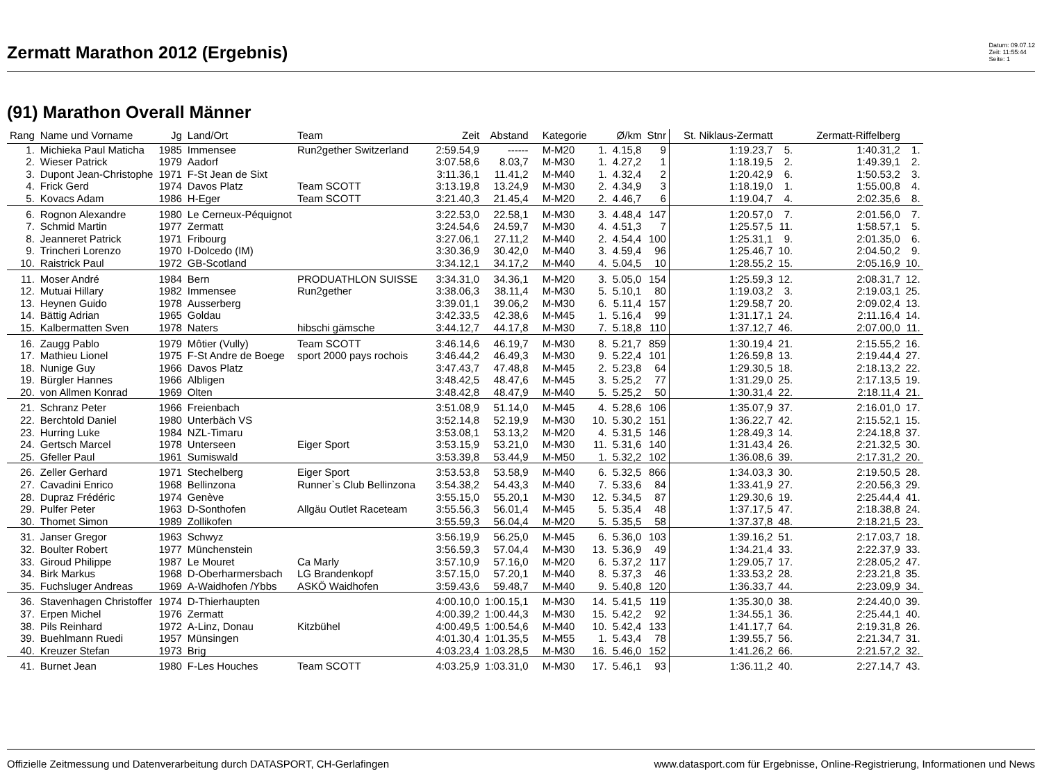Zermatt Marathon 2012 (Ergebnis)
Datum: 09.07.12
Zeit: 11:55:44
Seite: 1
(91) Marathon Overall Männer
| Rang | Name und Vorname | Jg | Land/Ort | Team | Zeit | Abstand | Kategorie | | Ø/km | Stnr | St. Niklaus-Zermatt | | Zermatt-Riffelberg | |
| --- | --- | --- | --- | --- | --- | --- | --- | --- | --- | --- | --- | --- | --- | --- |
| 1. | Michieka Paul Maticha | 1985 | Immensee | Run2gether Switzerland | 2:59.54,9 | ------ | M-M20 | 1. | 4.15,8 | 9 | 1:19.23,7 | 5. | 1:40.31,2 | 1. |
| 2. | Wieser Patrick | 1979 | Aadorf | | 3:07.58,6 | 8.03,7 | M-M30 | 1. | 4.27,2 | 1 | 1:18.19,5 | 2. | 1:49.39,1 | 2. |
| 3. | Dupont Jean-Christophe | 1971 | F-St Jean de Sixt | | 3:11.36,1 | 11.41,2 | M-M40 | 1. | 4.32,4 | 2 | 1:20.42,9 | 6. | 1:50.53,2 | 3. |
| 4. | Frick Gerd | 1974 | Davos Platz | Team SCOTT | 3:13.19,8 | 13.24,9 | M-M30 | 2. | 4.34,9 | 3 | 1:18.19,0 | 1. | 1:55.00,8 | 4. |
| 5. | Kovacs Adam | 1986 | H-Eger | Team SCOTT | 3:21.40,3 | 21.45,4 | M-M20 | 2. | 4.46,7 | 6 | 1:19.04,7 | 4. | 2:02.35,6 | 8. |
| 6. | Rognon Alexandre | 1980 | Le Cerneux-Péquignot | | 3:22.53,0 | 22.58,1 | M-M30 | 3. | 4.48,4 | 147 | 1:20.57,0 | 7. | 2:01.56,0 | 7. |
| 7. | Schmid Martin | 1977 | Zermatt | | 3:24.54,6 | 24.59,7 | M-M30 | 4. | 4.51,3 | 7 | 1:25.57,5 | 11. | 1:58.57,1 | 5. |
| 8. | Jeanneret Patrick | 1971 | Fribourg | | 3:27.06,1 | 27.11,2 | M-M40 | 2. | 4.54,4 | 100 | 1:25.31,1 | 9. | 2:01.35,0 | 6. |
| 9. | Trincheri Lorenzo | 1970 | I-Dolcedo (IM) | | 3:30.36,9 | 30.42,0 | M-M40 | 3. | 4.59,4 | 96 | 1:25.46,7 | 10. | 2:04.50,2 | 9. |
| 10. | Raistrick Paul | 1972 | GB-Scotland | | 3:34.12,1 | 34.17,2 | M-M40 | 4. | 5.04,5 | 10 | 1:28.55,2 | 15. | 2:05.16,9 | 10. |
| 11. | Moser André | 1984 | Bern | PRODUATHLON SUISSE | 3:34.31,0 | 34.36,1 | M-M20 | 3. | 5.05,0 | 154 | 1:25.59,3 | 12. | 2:08.31,7 | 12. |
| 12. | Mutuai Hillary | 1982 | Immensee | Run2gether | 3:38.06,3 | 38.11,4 | M-M30 | 5. | 5.10,1 | 80 | 1:19.03,2 | 3. | 2:19.03,1 | 25. |
| 13. | Heynen Guido | 1978 | Ausserberg | | 3:39.01,1 | 39.06,2 | M-M30 | 6. | 5.11,4 | 157 | 1:29.58,7 | 20. | 2:09.02,4 | 13. |
| 14. | Bättig Adrian | 1965 | Goldau | | 3:42.33,5 | 42.38,6 | M-M45 | 1. | 5.16,4 | 99 | 1:31.17,1 | 24. | 2:11.16,4 | 14. |
| 15. | Kalbermatten Sven | 1978 | Naters | hibschi gämsche | 3:44.12,7 | 44.17,8 | M-M30 | 7. | 5.18,8 | 110 | 1:37.12,7 | 46. | 2:07.00,0 | 11. |
| 16. | Zaugg Pablo | 1979 | Môtier (Vully) | Team SCOTT | 3:46.14,6 | 46.19,7 | M-M30 | 8. | 5.21,7 | 859 | 1:30.19,4 | 21. | 2:15.55,2 | 16. |
| 17. | Mathieu Lionel | 1975 | F-St Andre de Boege | sport 2000 pays rochois | 3:46.44,2 | 46.49,3 | M-M30 | 9. | 5.22,4 | 101 | 1:26.59,8 | 13. | 2:19.44,4 | 27. |
| 18. | Nunige Guy | 1966 | Davos Platz | | 3:47.43,7 | 47.48,8 | M-M45 | 2. | 5.23,8 | 64 | 1:29.30,5 | 18. | 2:18.13,2 | 22. |
| 19. | Bürgler Hannes | 1966 | Albligen | | 3:48.42,5 | 48.47,6 | M-M45 | 3. | 5.25,2 | 77 | 1:31.29,0 | 25. | 2:17.13,5 | 19. |
| 20. | von Allmen Konrad | 1969 | Olten | | 3:48.42,8 | 48.47,9 | M-M40 | 5. | 5.25,2 | 50 | 1:30.31,4 | 22. | 2:18.11,4 | 21. |
| 21. | Schranz Peter | 1966 | Freienbach | | 3:51.08,9 | 51.14,0 | M-M45 | 4. | 5.28,6 | 106 | 1:35.07,9 | 37. | 2:16.01,0 | 17. |
| 22. | Berchtold Daniel | 1980 | Unterbäch VS | | 3:52.14,8 | 52.19,9 | M-M30 | 10. | 5.30,2 | 151 | 1:36.22,7 | 42. | 2:15.52,1 | 15. |
| 23. | Hurring Luke | 1984 | NZL-Timaru | | 3:53.08,1 | 53.13,2 | M-M20 | 4. | 5.31,5 | 146 | 1:28.49,3 | 14. | 2:24.18,8 | 37. |
| 24. | Gertsch Marcel | 1978 | Unterseen | Eiger Sport | 3:53.15,9 | 53.21,0 | M-M30 | 11. | 5.31,6 | 140 | 1:31.43,4 | 26. | 2:21.32,5 | 30. |
| 25. | Gfeller Paul | 1961 | Sumiswald | | 3:53.39,8 | 53.44,9 | M-M50 | 1. | 5.32,2 | 102 | 1:36.08,6 | 39. | 2:17.31,2 | 20. |
| 26. | Zeller Gerhard | 1971 | Stechelberg | Eiger Sport | 3:53.53,8 | 53.58,9 | M-M40 | 6. | 5.32,5 | 866 | 1:34.03,3 | 30. | 2:19.50,5 | 28. |
| 27. | Cavadini Enrico | 1968 | Bellinzona | Runner`s Club Bellinzona | 3:54.38,2 | 54.43,3 | M-M40 | 7. | 5.33,6 | 84 | 1:33.41,9 | 27. | 2:20.56,3 | 29. |
| 28. | Dupraz Frédéric | 1974 | Genève | | 3:55.15,0 | 55.20,1 | M-M30 | 12. | 5.34,5 | 87 | 1:29.30,6 | 19. | 2:25.44,4 | 41. |
| 29. | Pulfer Peter | 1963 | D-Sonthofen | Allgäu Outlet Raceteam | 3:55.56,3 | 56.01,4 | M-M45 | 5. | 5.35,4 | 48 | 1:37.17,5 | 47. | 2:18.38,8 | 24. |
| 30. | Thomet Simon | 1989 | Zollikofen | | 3:55.59,3 | 56.04,4 | M-M20 | 5. | 5.35,5 | 58 | 1:37.37,8 | 48. | 2:18.21,5 | 23. |
| 31. | Janser Gregor | 1963 | Schwyz | | 3:56.19,9 | 56.25,0 | M-M45 | 6. | 5.36,0 | 103 | 1:39.16,2 | 51. | 2:17.03,7 | 18. |
| 32. | Boulter Robert | 1977 | Münchenstein | | 3:56.59,3 | 57.04,4 | M-M30 | 13. | 5.36,9 | 49 | 1:34.21,4 | 33. | 2:22.37,9 | 33. |
| 33. | Giroud Philippe | 1987 | Le Mouret | Ca Marly | 3:57.10,9 | 57.16,0 | M-M20 | 6. | 5.37,2 | 117 | 1:29.05,7 | 17. | 2:28.05,2 | 47. |
| 34. | Birk Markus | 1968 | D-Oberharmersbach | LG Brandenkopf | 3:57.15,0 | 57.20,1 | M-M40 | 8. | 5.37,3 | 46 | 1:33.53,2 | 28. | 2:23.21,8 | 35. |
| 35. | Fuchsluger Andreas | 1969 | A-Waidhofen /Ybbs | ASKÖ Waidhofen | 3:59.43,6 | 59.48,7 | M-M40 | 9. | 5.40,8 | 120 | 1:36.33,7 | 44. | 2:23.09,9 | 34. |
| 36. | Stavenhagen Christoffer | 1974 | D-Thierhaupten | | 4:00.10,0 | 1:00.15,1 | M-M30 | 14. | 5.41,5 | 119 | 1:35.30,0 | 38. | 2:24.40,0 | 39. |
| 37. | Erpen Michel | 1976 | Zermatt | | 4:00.39,2 | 1:00.44,3 | M-M30 | 15. | 5.42,2 | 92 | 1:34.55,1 | 36. | 2:25.44,1 | 40. |
| 38. | Pils Reinhard | 1972 | A-Linz, Donau | Kitzbühel | 4:00.49,5 | 1:00.54,6 | M-M40 | 10. | 5.42,4 | 133 | 1:41.17,7 | 64. | 2:19.31,8 | 26. |
| 39. | Buehlmann Ruedi | 1957 | Münsingen | | 4:01.30,4 | 1:01.35,5 | M-M55 | 1. | 5.43,4 | 78 | 1:39.55,7 | 56. | 2:21.34,7 | 31. |
| 40. | Kreuzer Stefan | 1973 | Brig | | 4:03.23,4 | 1:03.28,5 | M-M30 | 16. | 5.46,0 | 152 | 1:41.26,2 | 66. | 2:21.57,2 | 32. |
| 41. | Burnet Jean | 1980 | F-Les Houches | Team SCOTT | 4:03.25,9 | 1:03.31,0 | M-M30 | 17. | 5.46,1 | 93 | 1:36.11,2 | 40. | 2:27.14,7 | 43. |
Offizielle Zeitmessung und Datenverarbeitung durch DATASPORT, CH-Gerlafingen www.datasport.com für Ergebnisse, Online-Registrierung, Informationen und News